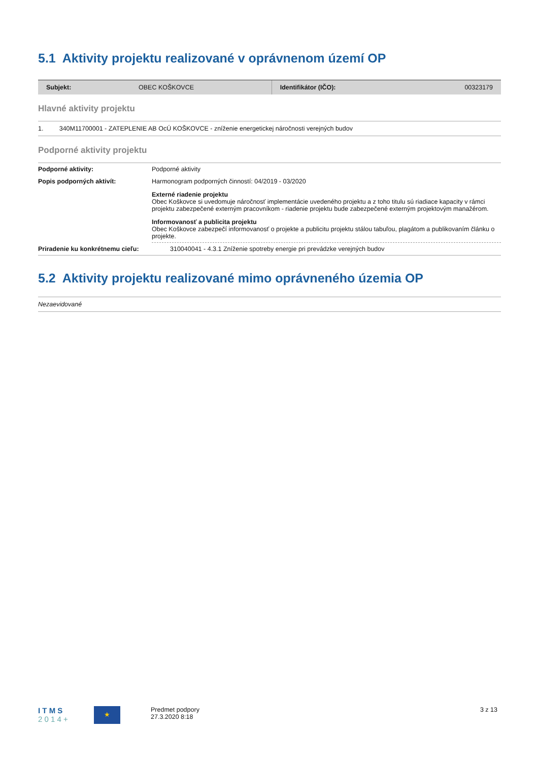5.1 Aktivity projektu realizované v oprávnenom území OP
| Subjekt: | OBEC KOŠKOVCE | Identifikátor (IČO): | 00323179 |
Hlavné aktivity projektu
1. 340M11700001 - ZATEPLENIE AB OcÚ KOŠKOVCE - zníženie energetickej náročnosti verejných budov
Podporné aktivity projektu
| Podporné aktivity: | Podporné aktivity |
| Popis podporných aktivít: | Harmonogram podporných činností: 04/2019 - 03/2020 Externé riadenie projektu Obec Koškovce si uvedomuje náročnosť implementácie uvedeného projektu a z toho titulu sú riadiace kapacity v rámci projektu zabezpečené externým pracovníkom - riadenie projektu bude zabezpečené externým projektovým manažérom. Informovanosť a publicita projektu Obec Koškovce zabezpečí informovanosť o projekte a publicitu projektu stálou tabuľou, plagátom a publikovaním článku o projekte. |
| Priradenie ku konkrétnemu cieľu: | 310040041 - 4.3.1 Zníženie spotreby energie pri prevádzke verejných budov |
5.2 Aktivity projektu realizované mimo oprávneného územia OP
Nezaevidované
I T M S
2 0 1 4 +
★
Predmet podpory
27.3.2020 8:18
3 z 13